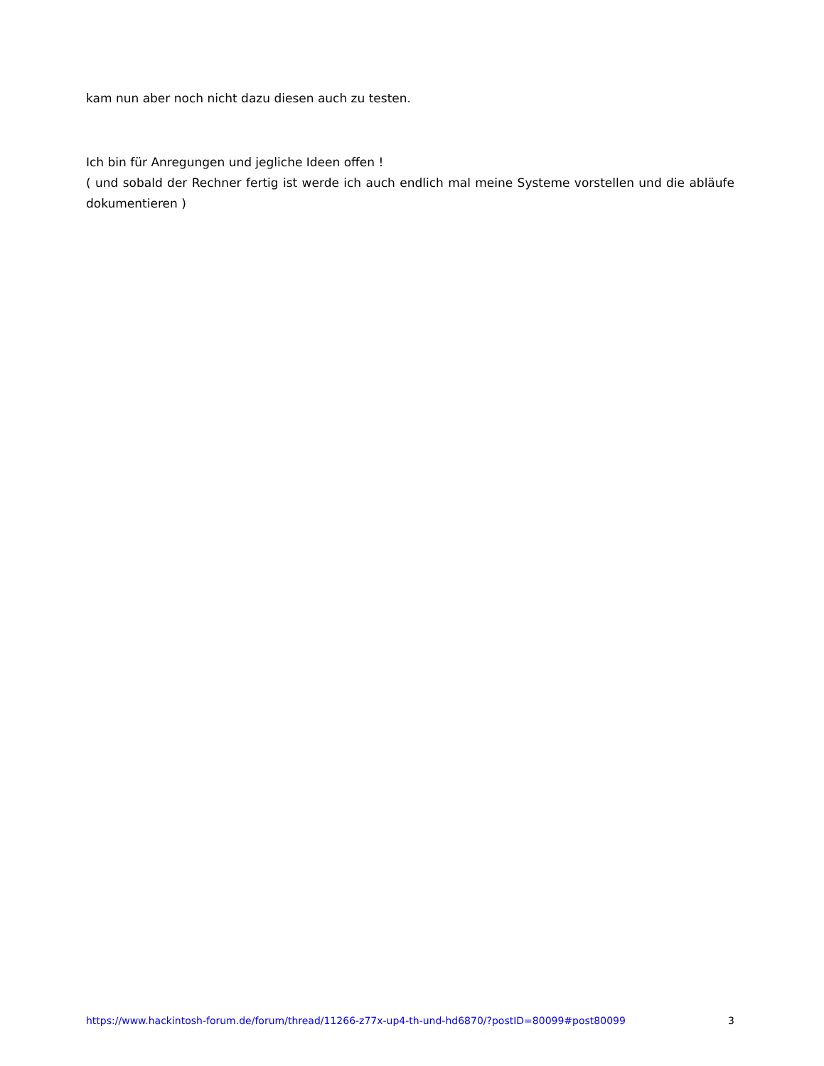kam nun aber noch nicht dazu diesen auch zu testen.
Ich bin für Anregungen und jegliche Ideen offen !
( und sobald der Rechner fertig ist werde ich auch endlich mal meine Systeme vorstellen und die abläufe dokumentieren )
https://www.hackintosh-forum.de/forum/thread/11266-z77x-up4-th-und-hd6870/?postID=80099#post80099 3